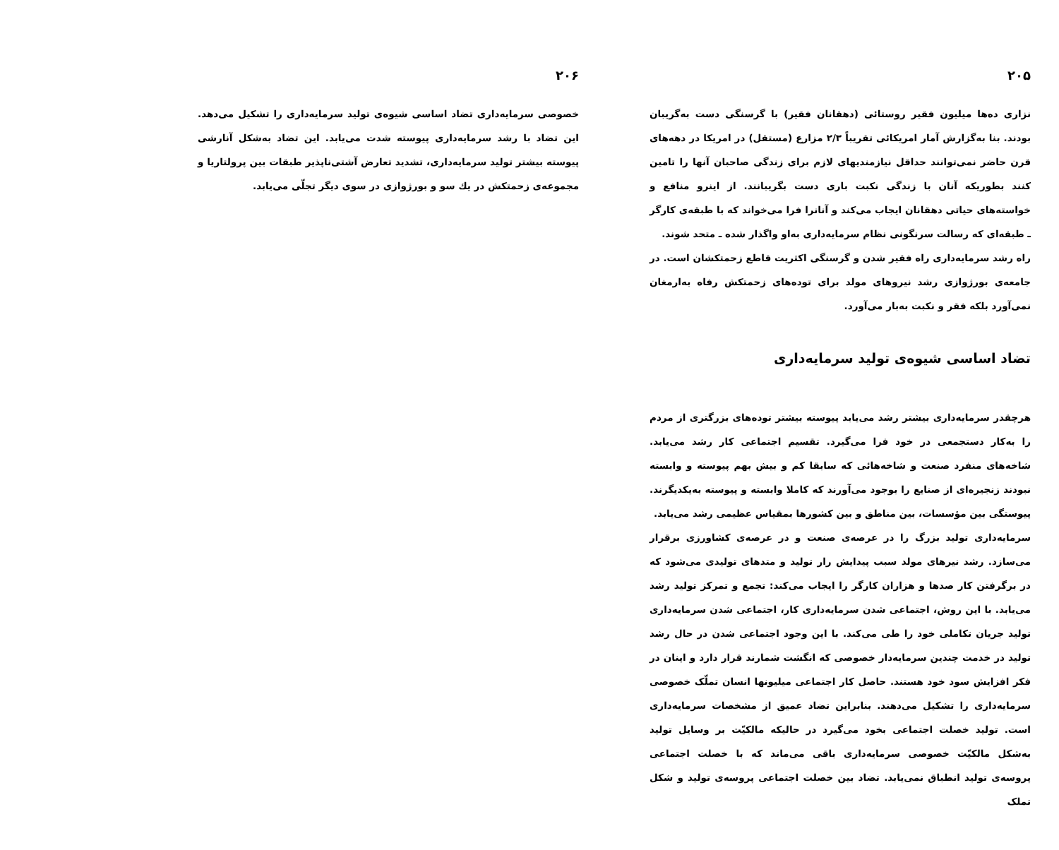۲۰۵
نزاری ده‌ها میلیون فقیر روستائی (دهقانان فقیر) با گرسنگی دست به‌گریبان بودند. بنا به‌گزارش آمار امریکائی تقریباً ۲/۳ مزارع (مستقل) در امریکا در دهه‌های قرن حاضر نمی‌توانند حداقل نیازمندیهای لازم برای زندگی صاحبان آنها را تامین کنند بطوریکه آنان با زندگی نکبت باری دست بگریبانند. از اینرو منافع و خواسته‌های حیاتی دهقانان ایجاب می‌کند و آنانرا فرا می‌خواند که با طبقه‌ی کارگر ـ طبقه‌ای که رسالت سرنگونی نظام سرمایه‌داری به‌او واگذار شده ـ متحد شوند.
راه رشد سرمایه‌داری راه فقیر شدن و گرسنگی اکثریت قاطع زحمتکشان است. در جامعه‌ی بورژوازی رشد نیروهای مولد برای توده‌های زحمتکش رفاه به‌ارمغان نمی‌آورد بلکه فقر و نکبت به‌بار می‌آورد.
تضاد اساسی شیوه‌ی تولید سرمایه‌داری
هرچقدر سرمایه‌داری بیشتر رشد می‌یابد پیوسته بیشتر توده‌های بزرگتری از مردم را به‌کار دستجمعی در خود فرا می‌گیرد. تقسیم اجتماعی کار رشد می‌یابد. شاخه‌های منفرد صنعت و شاخه‌هائی که سابقا کم و بیش بهم پیوسته و وابسته نبودند زنجیره‌ای از صنایع را بوجود می‌آورند که کاملا وابسته و پیوسته به‌یکدیگرند. پیوستگی بین مؤسسات، بین مناطق و بین کشورها بمقیاس عظیمی رشد می‌یابد.
سرمایه‌داری تولید بزرگ را در عرصه‌ی صنعت و در عرصه‌ی کشاورزی برقرار می‌سازد. رشد نیرهای مولد سبب پیدایش رار تولید و متدهای تولیدی می‌شود که در برگرفتن کار صدها و هزاران کارگر را ایجاب می‌کند: تجمع و تمرکز تولید رشد می‌یابد. با این روش، اجتماعی شدن سرمایه‌داری کار، اجتماعی شدن سرمایه‌داری تولید جریان تکاملی خود را طی می‌کند. با این وجود اجتماعی شدن در حال رشد تولید در خدمت چندین سرمایه‌دار خصوصی که انگشت شمارند قرار دارد و اینان در فکر افزایش سود خود هستند. حاصل کار اجتماعی میلیونها انسان تملّک خصوصی سرمایه‌داری را تشکیل می‌دهند. بنابراین تضاد عمیق از مشخصات سرمایه‌داری است. تولید خصلت اجتماعی بخود می‌گیرد در حالیکه مالکیّت بر وسایل تولید به‌شکل مالکیّت خصوصی سرمایه‌داری باقی می‌ماند که با خصلت اجتماعی پروسه‌ی تولید انطباق نمی‌یابد. تضاد بین خصلت اجتماعی پروسه‌ی تولید و شکل تملک
۲۰۶
خصوصی سرمایه‌داری تضاد اساسی شیوه‌ی تولید سرمایه‌داری را تشکیل می‌دهد. این تضاد با رشد سرمایه‌داری پیوسته شدت می‌یابد. این تضاد به‌شکل آنارشی پیوسته بیشتر تولید سرمایه‌داری، تشدید تعارض آشتی‌ناپذیر طبقات بین پرولتاریا و مجموعه‌ی زحمتکش در یك سو و بورژوازی در سوی دیگر تجلّی می‌یابد.